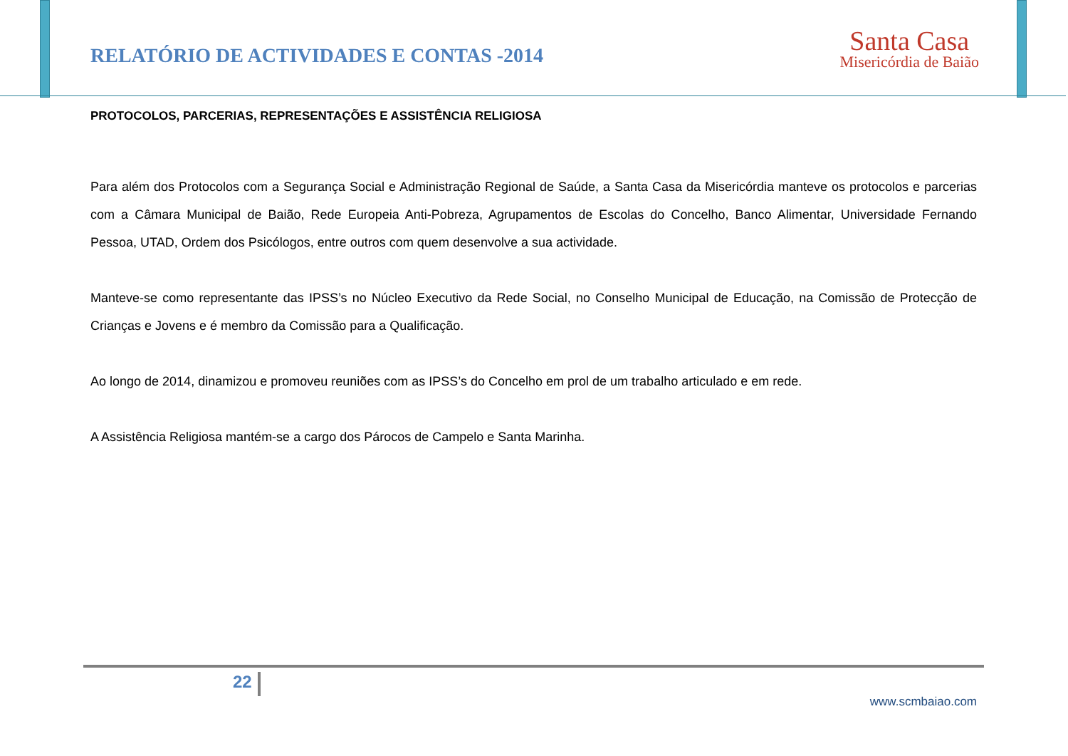RELATÓRIO DE ACTIVIDADES E CONTAS -2014
Santa Casa
Misericórdia de Baião
PROTOCOLOS, PARCERIAS, REPRESENTAÇÕES E ASSISTÊNCIA RELIGIOSA
Para além dos Protocolos com a Segurança Social e Administração Regional de Saúde, a Santa Casa da Misericórdia manteve os protocolos e parcerias com a Câmara Municipal de Baião, Rede Europeia Anti-Pobreza, Agrupamentos de Escolas do Concelho, Banco Alimentar, Universidade Fernando Pessoa, UTAD, Ordem dos Psicólogos, entre outros com quem desenvolve a sua actividade.
Manteve-se como representante das IPSS’s no Núcleo Executivo da Rede Social, no Conselho Municipal de Educação, na Comissão de Protecção de Crianças e Jovens e é membro da Comissão para a Qualificação.
Ao longo de 2014, dinamizou e promoveu reuniões com as IPSS’s do Concelho em prol de um trabalho articulado e em rede.
A Assistência Religiosa mantém-se a cargo dos Párocos de Campelo e Santa Marinha.
22
www.scmbaiao.com